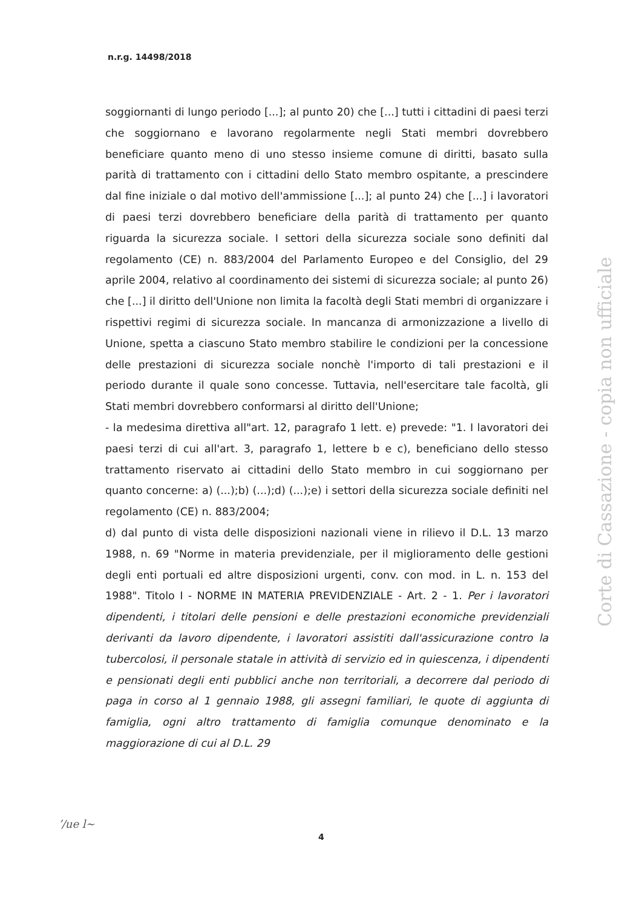n.r.g. 14498/2018
soggiornanti di lungo periodo [...]; al punto 20) che [...] tutti i cittadini di paesi terzi che soggiornano e lavorano regolarmente negli Stati membri dovrebbero beneficiare quanto meno di uno stesso insieme comune di diritti, basato sulla parità di trattamento con i cittadini dello Stato membro ospitante, a prescindere dal fine iniziale o dal motivo dell'ammissione [...]; al punto 24) che [...] i lavoratori di paesi terzi dovrebbero beneficiare della parità di trattamento per quanto riguarda la sicurezza sociale. I settori della sicurezza sociale sono definiti dal regolamento (CE) n. 883/2004 del Parlamento Europeo e del Consiglio, del 29 aprile 2004, relativo al coordinamento dei sistemi di sicurezza sociale; al punto 26) che [...] il diritto dell'Unione non limita la facoltà degli Stati membri di organizzare i rispettivi regimi di sicurezza sociale. In mancanza di armonizzazione a livello di Unione, spetta a ciascuno Stato membro stabilire le condizioni per la concessione delle prestazioni di sicurezza sociale nonchè l'importo di tali prestazioni e il periodo durante il quale sono concesse. Tuttavia, nell'esercitare tale facoltà, gli Stati membri dovrebbero conformarsi al diritto dell'Unione;
- la medesima direttiva all"art. 12, paragrafo 1 lett. e) prevede: "1. I lavoratori dei paesi terzi di cui all'art. 3, paragrafo 1, lettere b e c), beneficiano dello stesso trattamento riservato ai cittadini dello Stato membro in cui soggiornano per quanto concerne: a) (...);b) (...);d) (...);e) i settori della sicurezza sociale definiti nel regolamento (CE) n. 883/2004;
d) dal punto di vista delle disposizioni nazionali viene in rilievo il D.L. 13 marzo 1988, n. 69 "Norme in materia previdenziale, per il miglioramento delle gestioni degli enti portuali ed altre disposizioni urgenti, conv. con mod. in L. n. 153 del 1988". Titolo I - NORME IN MATERIA PREVIDENZIALE - Art. 2 - 1. Per i lavoratori dipendenti, i titolari delle pensioni e delle prestazioni economiche previdenziali derivanti da lavoro dipendente, i lavoratori assistiti dall'assicurazione contro la tubercolosi, il personale statale in attività di servizio ed in quiescenza, i dipendenti e pensionati degli enti pubblici anche non territoriali, a decorrere dal periodo di paga in corso al 1 gennaio 1988, gli assegni familiari, le quote di aggiunta di famiglia, ogni altro trattamento di famiglia comunque denominato e la maggiorazione di cui al D.L. 29
Corte di Cassazione - copia non ufficiale
ʼ/ue l~
4